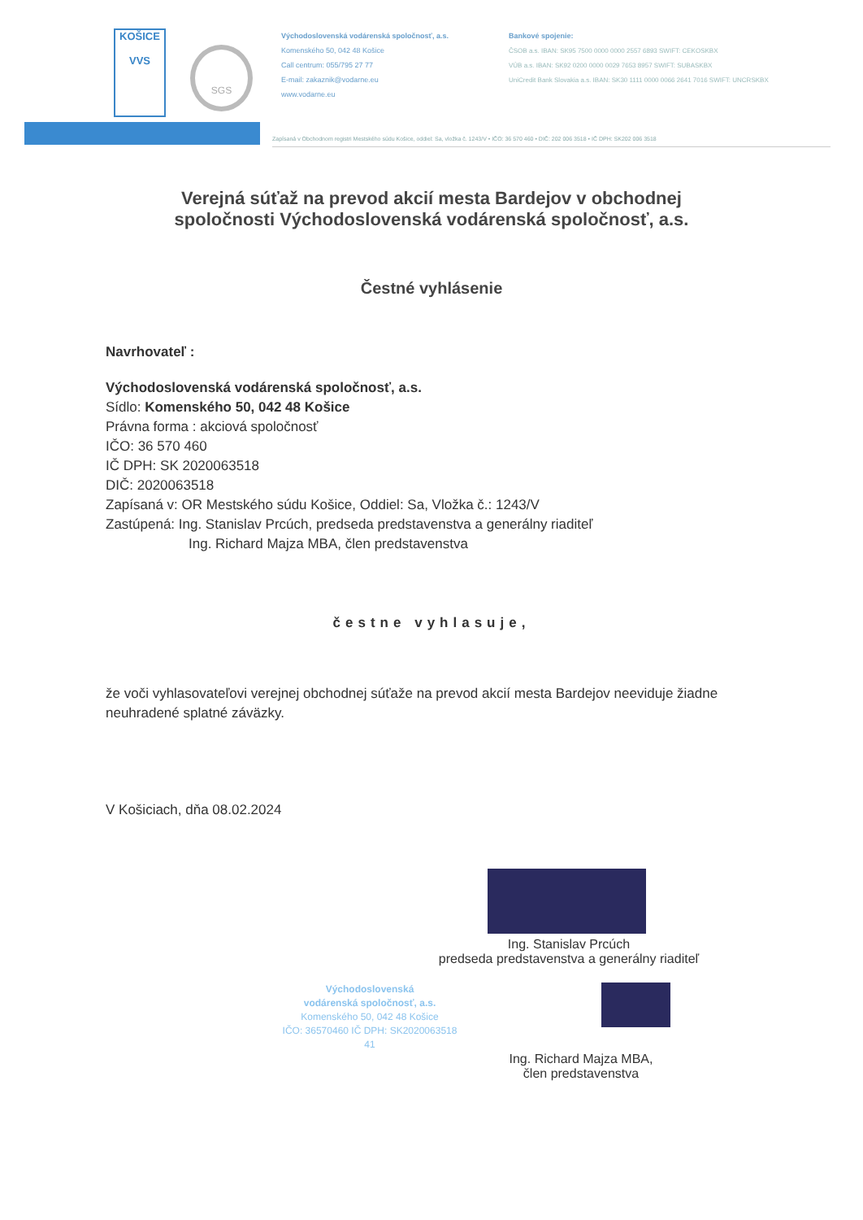KOŠICE
VVS
SGS
Východoslovenská vodárenská spoločnosť, a.s.
Komenského 50, 042 48 Košice
Call centrum: 055/795 27 77
E-mail: zakaznik@vodarne.eu
www.vodarne.eu
Bankové spojenie:
ČSOB a.s. IBAN: SK95 7500 0000 0000 2557 6893 SWIFT: CEKOSKBX
VÚB a.s. IBAN: SK92 0200 0000 0029 7653 8957 SWIFT: SUBASKBX
UniCredit Bank Slovakia a.s. IBAN: SK30 1111 0000 0066 2641 7016 SWIFT: UNCRSKBX
Zapísaná v Obchodnom registri Mestského súdu Košice, oddiel: Sa, vložka č. 1243/V • IČO: 36 570 460 • DIČ: 202 006 3518 • IČ DPH: SK202 006 3518
Verejná súťaž na prevod akcií mesta Bardejov v obchodnej spoločnosti Východoslovenská vodárenská spoločnosť, a.s.
Čestné vyhlásenie
Navrhovateľ :
Východoslovenská vodárenská spoločnosť, a.s.
Sídlo: Komenského 50, 042 48 Košice
Právna forma : akciová spoločnosť
IČO: 36 570 460
IČ DPH: SK 2020063518
DIČ: 2020063518
Zapísaná v: OR Mestského súdu Košice, Oddiel: Sa, Vložka č.: 1243/V
Zastúpená: Ing. Stanislav Prcúch, predseda predstavenstva a generálny riaditeľ
Ing. Richard Majza MBA, člen predstavenstva
čestne vyhlasuje,
že voči vyhlasovateľovi verejnej obchodnej súťaže na prevod akcií mesta Bardejov neeviduje žiadne neuhradené splatné záväzky.
V Košiciach, dňa 08.02.2024
Ing. Stanislav Prcúch
predseda predstavenstva a generálny riaditeľ
Východoslovenská
vodárenská spoločnosť, a.s.
Komenského 50, 042 48 Košice
IČO: 36570460 IČ DPH: SK2020063518
41
Ing. Richard Majza MBA,
člen predstavenstva